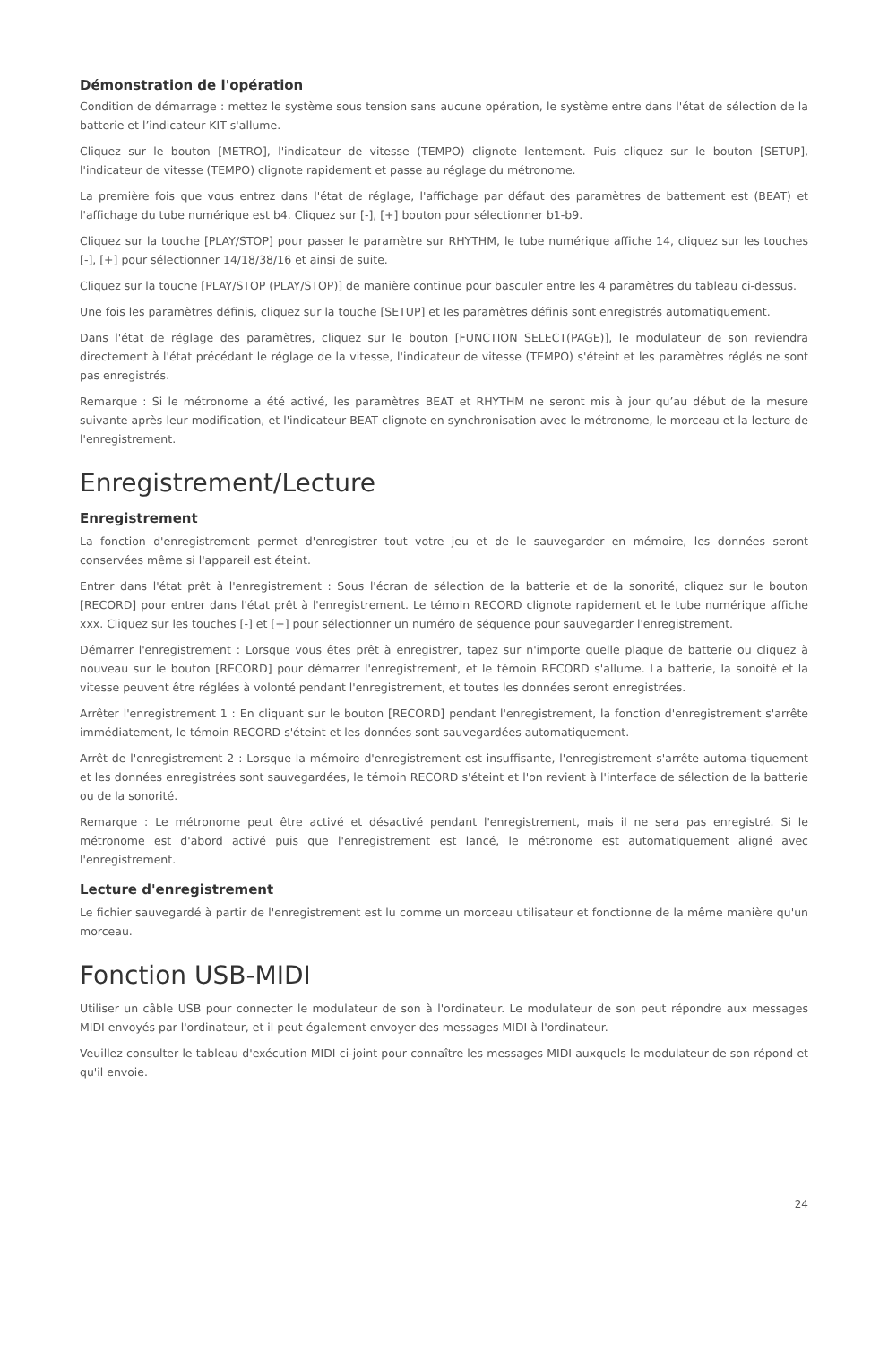Démonstration de l'opération
Condition de démarrage : mettez le système sous tension sans aucune opération, le système entre dans l'état de sélection de la batterie et l’indicateur KIT s'allume.
Cliquez sur le bouton [METRO], l'indicateur de vitesse (TEMPO) clignote lentement. Puis cliquez sur le bouton [SETUP], l'indicateur de vitesse (TEMPO) clignote rapidement et passe au réglage du métronome.
La première fois que vous entrez dans l'état de réglage, l'affichage par défaut des paramètres de battement est (BEAT) et l'affichage du tube numérique est b4. Cliquez sur [-], [+] bouton pour sélectionner b1-b9.
Cliquez sur la touche [PLAY/STOP] pour passer le paramètre sur RHYTHM, le tube numérique affiche 14, cliquez sur les touches [-], [+] pour sélectionner 14/18/38/16 et ainsi de suite.
Cliquez sur la touche [PLAY/STOP (PLAY/STOP)] de manière continue pour basculer entre les 4 paramètres du tableau ci-dessus.
Une fois les paramètres définis, cliquez sur la touche [SETUP] et les paramètres définis sont enregistrés automatiquement.
Dans l'état de réglage des paramètres, cliquez sur le bouton [FUNCTION SELECT(PAGE)], le modulateur de son reviendra directement à l'état précédant le réglage de la vitesse, l'indicateur de vitesse (TEMPO) s'éteint et les paramètres réglés ne sont pas enregistrés.
Remarque : Si le métronome a été activé, les paramètres BEAT et RHYTHM ne seront mis à jour qu’au début de la mesure suivante après leur modification, et l'indicateur BEAT clignote en synchronisation avec le métronome, le morceau et la lecture de l'enregistrement.
Enregistrement/Lecture
Enregistrement
La fonction d'enregistrement permet d'enregistrer tout votre jeu et de le sauvegarder en mémoire, les données seront conservées même si l'appareil est éteint.
Entrer dans l'état prêt à l'enregistrement : Sous l'écran de sélection de la batterie et de la sonorité, cliquez sur le bouton [RECORD] pour entrer dans l'état prêt à l'enregistrement. Le témoin RECORD clignote rapidement et le tube numérique affiche xxx. Cliquez sur les touches [-] et [+] pour sélectionner un numéro de séquence pour sauvegarder l'enregistrement.
Démarrer l'enregistrement : Lorsque vous êtes prêt à enregistrer, tapez sur n'importe quelle plaque de batterie ou cliquez à nouveau sur le bouton [RECORD] pour démarrer l'enregistrement, et le témoin RECORD s'allume. La batterie, la sonoité et la vitesse peuvent être réglées à volonté pendant l'enregistrement, et toutes les données seront enregistrées.
Arrêter l'enregistrement 1 : En cliquant sur le bouton [RECORD] pendant l'enregistrement, la fonction d'enregistrement s'arrête immédiatement, le témoin RECORD s'éteint et les données sont sauvegardées automatiquement.
Arrêt de l'enregistrement 2 : Lorsque la mémoire d'enregistrement est insuffisante, l'enregistrement s'arrête automa-tiquement et les données enregistrées sont sauvegardées, le témoin RECORD s'éteint et l'on revient à l'interface de sélection de la batterie ou de la sonorité.
Remarque : Le métronome peut être activé et désactivé pendant l'enregistrement, mais il ne sera pas enregistré. Si le métronome est d'abord activé puis que l'enregistrement est lancé, le métronome est automatiquement aligné avec l'enregistrement.
Lecture d'enregistrement
Le fichier sauvegardé à partir de l'enregistrement est lu comme un morceau utilisateur et fonctionne de la même manière qu'un morceau.
Fonction USB-MIDI
Utiliser un câble USB pour connecter le modulateur de son à l'ordinateur. Le modulateur de son peut répondre aux messages MIDI envoyés par l'ordinateur, et il peut également envoyer des messages MIDI à l'ordinateur.
Veuillez consulter le tableau d'exécution MIDI ci-joint pour connaître les messages MIDI auxquels le modulateur de son répond et qu'il envoie.
24